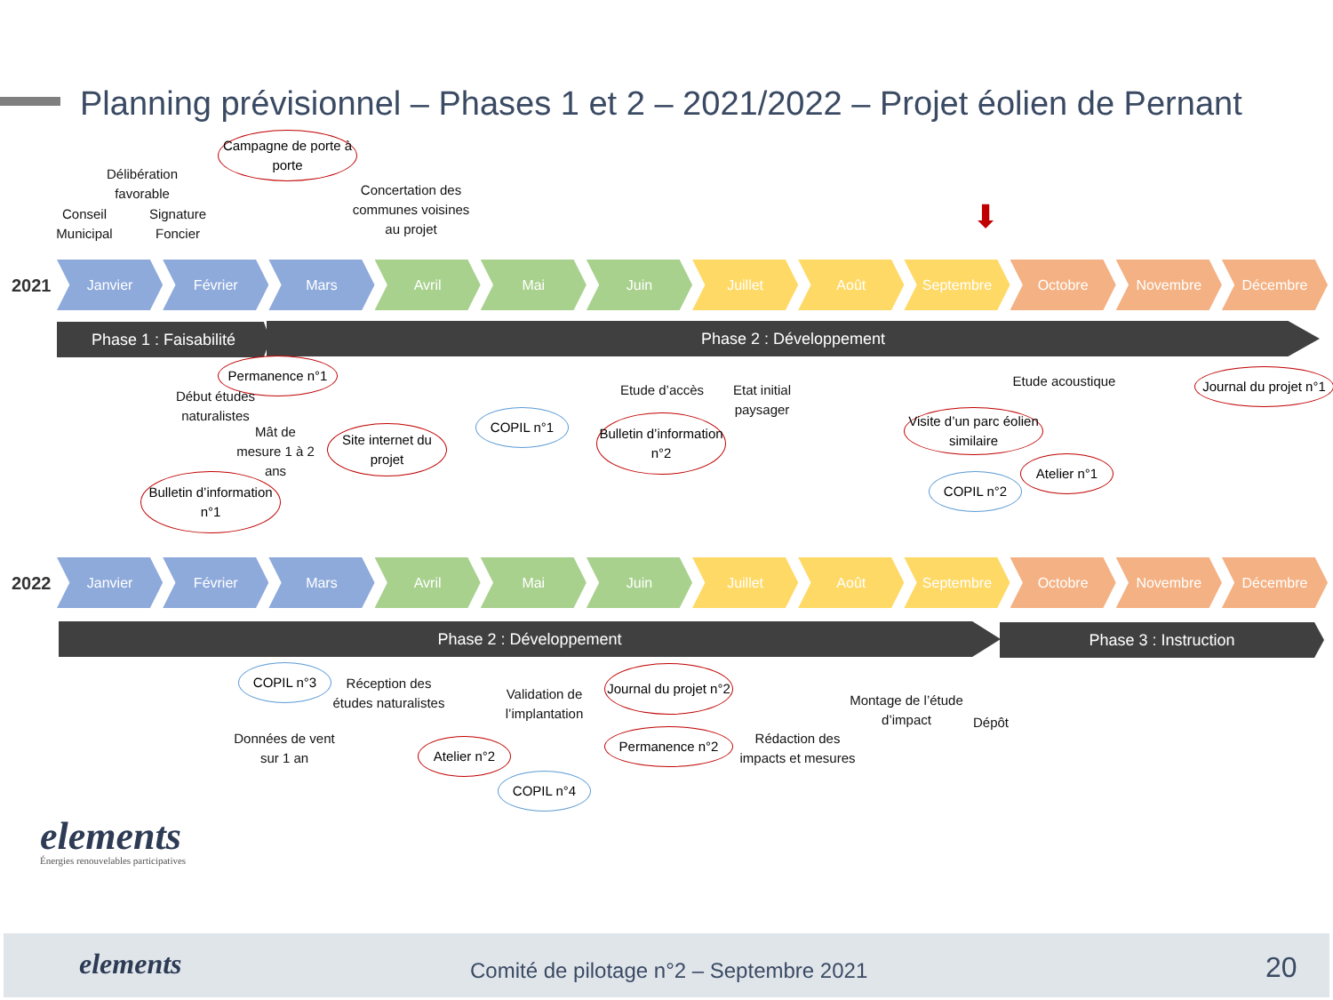Planning prévisionnel – Phases 1 et 2 – 2021/2022 – Projet éolien de Pernant
Conseil Municipal
Délibération favorable
Signature Foncier
Campagne de porte à porte
Concertation des communes voisines au projet
⬇
2021
Janvier Février Mars Avril Mai Juin Juillet Août Septembre Octobre Novembre Décembre
Phase 1 : Faisabilité Phase 2 : Développement
Permanence n°1
Début études naturalistes
Mât de mesure 1 à 2 ans
Bulletin d’information n°1
Site internet du projet
COPIL n°1
Etude d’accès
Bulletin d’information n°2
Etat initial paysager
Visite d’un parc éolien similaire
COPIL n°2
Etude acoustique
Atelier n°1
Journal du projet n°1
2022
Janvier Février Mars Avril Mai Juin Juillet Août Septembre Octobre Novembre Décembre
Phase 2 : Développement Phase 3 : Instruction
COPIL n°3
Données de vent sur 1 an
Réception des études naturalistes
Atelier n°2
Validation de l’implantation
COPIL n°4
Journal du projet n°2
Permanence n°2
Rédaction des impacts et mesures
Montage de l’étude d’impact
Dépôt
elements
Énergies renouvelables participatives
elements
Comité de pilotage n°2 – Septembre 2021
20